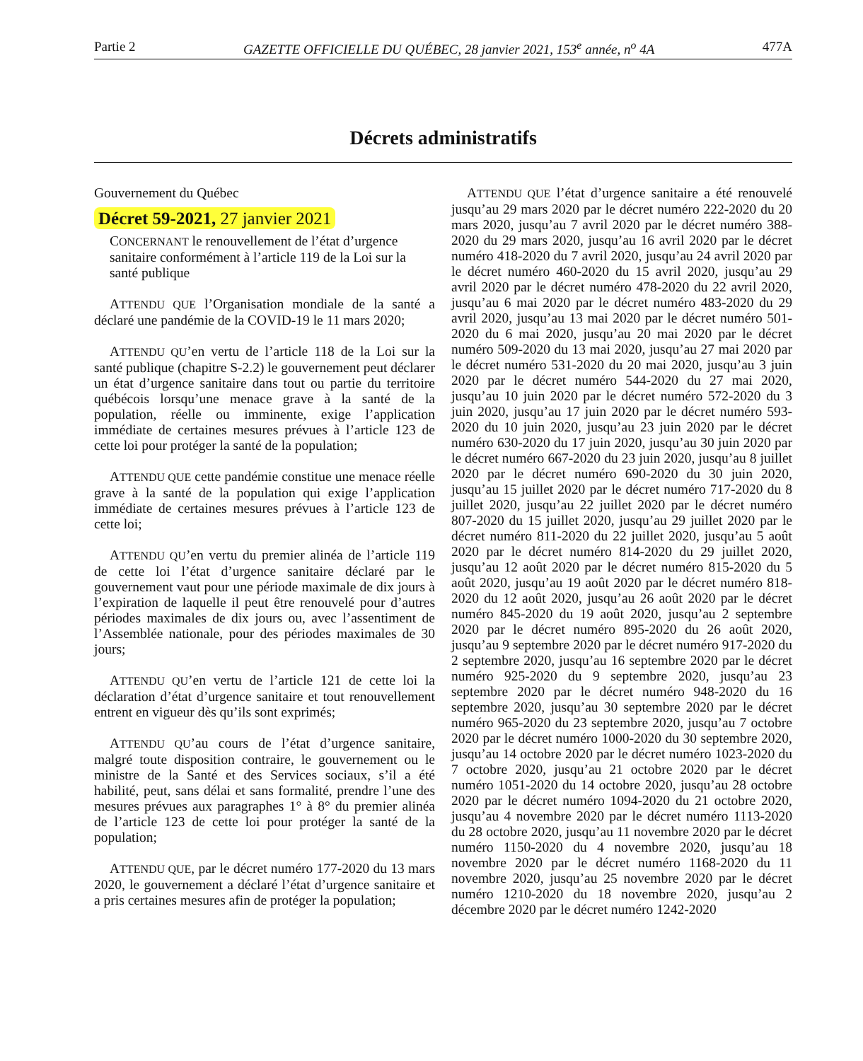Partie 2 GAZETTE OFFICIELLE DU QUÉBEC, 28 janvier 2021, 153<sup>e</sup> année, n<sup>o</sup> 4A 477A
Décrets administratifs
Gouvernement du Québec
Décret 59-2021, 27 janvier 2021
CONCERNANT le renouvellement de l’état d’urgence sanitaire conformément à l’article 119 de la Loi sur la santé publique
ATTENDU QUE l’Organisation mondiale de la santé a déclaré une pandémie de la COVID-19 le 11 mars 2020;
ATTENDU QU’en vertu de l’article 118 de la Loi sur la santé publique (chapitre S-2.2) le gouvernement peut déclarer un état d’urgence sanitaire dans tout ou partie du territoire québécois lorsqu’une menace grave à la santé de la population, réelle ou imminente, exige l’application immédiate de certaines mesures prévues à l’article 123 de cette loi pour protéger la santé de la population;
ATTENDU QUE cette pandémie constitue une menace réelle grave à la santé de la population qui exige l’application immédiate de certaines mesures prévues à l’article 123 de cette loi;
ATTENDU QU’en vertu du premier alinéa de l’article 119 de cette loi l’état d’urgence sanitaire déclaré par le gouvernement vaut pour une période maximale de dix jours à l’expiration de laquelle il peut être renouvelé pour d’autres périodes maximales de dix jours ou, avec l’assentiment de l’Assemblée nationale, pour des périodes maximales de 30 jours;
ATTENDU QU’en vertu de l’article 121 de cette loi la déclaration d’état d’urgence sanitaire et tout renouvellement entrent en vigueur dès qu’ils sont exprimés;
ATTENDU QU’au cours de l’état d’urgence sanitaire, malgré toute disposition contraire, le gouvernement ou le ministre de la Santé et des Services sociaux, s’il a été habilité, peut, sans délai et sans formalité, prendre l’une des mesures prévues aux paragraphes 1° à 8° du premier alinéa de l’article 123 de cette loi pour protéger la santé de la population;
ATTENDU QUE, par le décret numéro 177-2020 du 13 mars 2020, le gouvernement a déclaré l’état d’urgence sanitaire et a pris certaines mesures afin de protéger la population;
ATTENDU QUE l’état d’urgence sanitaire a été renouvelé jusqu’au 29 mars 2020 par le décret numéro 222-2020 du 20 mars 2020, jusqu’au 7 avril 2020 par le décret numéro 388-2020 du 29 mars 2020, jusqu’au 16 avril 2020 par le décret numéro 418-2020 du 7 avril 2020, jusqu’au 24 avril 2020 par le décret numéro 460-2020 du 15 avril 2020, jusqu’au 29 avril 2020 par le décret numéro 478-2020 du 22 avril 2020, jusqu’au 6 mai 2020 par le décret numéro 483-2020 du 29 avril 2020, jusqu’au 13 mai 2020 par le décret numéro 501-2020 du 6 mai 2020, jusqu’au 20 mai 2020 par le décret numéro 509-2020 du 13 mai 2020, jusqu’au 27 mai 2020 par le décret numéro 531-2020 du 20 mai 2020, jusqu’au 3 juin 2020 par le décret numéro 544-2020 du 27 mai 2020, jusqu’au 10 juin 2020 par le décret numéro 572-2020 du 3 juin 2020, jusqu’au 17 juin 2020 par le décret numéro 593-2020 du 10 juin 2020, jusqu’au 23 juin 2020 par le décret numéro 630-2020 du 17 juin 2020, jusqu’au 30 juin 2020 par le décret numéro 667-2020 du 23 juin 2020, jusqu’au 8 juillet 2020 par le décret numéro 690-2020 du 30 juin 2020, jusqu’au 15 juillet 2020 par le décret numéro 717-2020 du 8 juillet 2020, jusqu’au 22 juillet 2020 par le décret numéro 807-2020 du 15 juillet 2020, jusqu’au 29 juillet 2020 par le décret numéro 811-2020 du 22 juillet 2020, jusqu’au 5 août 2020 par le décret numéro 814-2020 du 29 juillet 2020, jusqu’au 12 août 2020 par le décret numéro 815-2020 du 5 août 2020, jusqu’au 19 août 2020 par le décret numéro 818-2020 du 12 août 2020, jusqu’au 26 août 2020 par le décret numéro 845-2020 du 19 août 2020, jusqu’au 2 septembre 2020 par le décret numéro 895-2020 du 26 août 2020, jusqu’au 9 septembre 2020 par le décret numéro 917-2020 du 2 septembre 2020, jusqu’au 16 septembre 2020 par le décret numéro 925-2020 du 9 septembre 2020, jusqu’au 23 septembre 2020 par le décret numéro 948-2020 du 16 septembre 2020, jusqu’au 30 septembre 2020 par le décret numéro 965-2020 du 23 septembre 2020, jusqu’au 7 octobre 2020 par le décret numéro 1000-2020 du 30 septembre 2020, jusqu’au 14 octobre 2020 par le décret numéro 1023-2020 du 7 octobre 2020, jusqu’au 21 octobre 2020 par le décret numéro 1051-2020 du 14 octobre 2020, jusqu’au 28 octobre 2020 par le décret numéro 1094-2020 du 21 octobre 2020, jusqu’au 4 novembre 2020 par le décret numéro 1113-2020 du 28 octobre 2020, jusqu’au 11 novembre 2020 par le décret numéro 1150-2020 du 4 novembre 2020, jusqu’au 18 novembre 2020 par le décret numéro 1168-2020 du 11 novembre 2020, jusqu’au 25 novembre 2020 par le décret numéro 1210-2020 du 18 novembre 2020, jusqu’au 2 décembre 2020 par le décret numéro 1242-2020